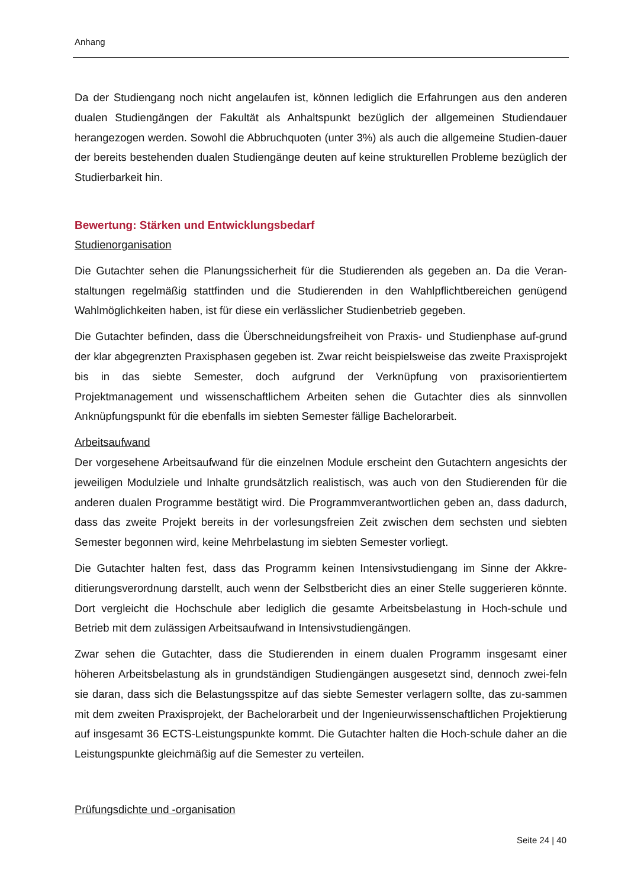Anhang
Da der Studiengang noch nicht angelaufen ist, können lediglich die Erfahrungen aus den anderen dualen Studiengängen der Fakultät als Anhaltspunkt bezüglich der allgemeinen Studiendauer herangezogen werden. Sowohl die Abbruchquoten (unter 3%) als auch die allgemeine Studien-dauer der bereits bestehenden dualen Studiengänge deuten auf keine strukturellen Probleme bezüglich der Studierbarkeit hin.
Bewertung: Stärken und Entwicklungsbedarf
Studienorganisation
Die Gutachter sehen die Planungssicherheit für die Studierenden als gegeben an. Da die Veran-staltungen regelmäßig stattfinden und die Studierenden in den Wahlpflichtbereichen genügend Wahlmöglichkeiten haben, ist für diese ein verlässlicher Studienbetrieb gegeben.
Die Gutachter befinden, dass die Überschneidungsfreiheit von Praxis- und Studienphase auf-grund der klar abgegrenzten Praxisphasen gegeben ist. Zwar reicht beispielsweise das zweite Praxisprojekt bis in das siebte Semester, doch aufgrund der Verknüpfung von praxisorientiertem Projektmanagement und wissenschaftlichem Arbeiten sehen die Gutachter dies als sinnvollen Anknüpfungspunkt für die ebenfalls im siebten Semester fällige Bachelorarbeit.
Arbeitsaufwand
Der vorgesehene Arbeitsaufwand für die einzelnen Module erscheint den Gutachtern angesichts der jeweiligen Modulziele und Inhalte grundsätzlich realistisch, was auch von den Studierenden für die anderen dualen Programme bestätigt wird. Die Programmverantwortlichen geben an, dass dadurch, dass das zweite Projekt bereits in der vorlesungsfreien Zeit zwischen dem sechsten und siebten Semester begonnen wird, keine Mehrbelastung im siebten Semester vorliegt.
Die Gutachter halten fest, dass das Programm keinen Intensivstudiengang im Sinne der Akkre-ditierungsverordnung darstellt, auch wenn der Selbstbericht dies an einer Stelle suggerieren könnte. Dort vergleicht die Hochschule aber lediglich die gesamte Arbeitsbelastung in Hoch-schule und Betrieb mit dem zulässigen Arbeitsaufwand in Intensivstudiengängen.
Zwar sehen die Gutachter, dass die Studierenden in einem dualen Programm insgesamt einer höheren Arbeitsbelastung als in grundständigen Studiengängen ausgesetzt sind, dennoch zwei-feln sie daran, dass sich die Belastungsspitze auf das siebte Semester verlagern sollte, das zu-sammen mit dem zweiten Praxisprojekt, der Bachelorarbeit und der Ingenieurwissenschaftlichen Projektierung auf insgesamt 36 ECTS-Leistungspunkte kommt. Die Gutachter halten die Hoch-schule daher an die Leistungspunkte gleichmäßig auf die Semester zu verteilen.
Prüfungsdichte und -organisation
Seite 24 | 40